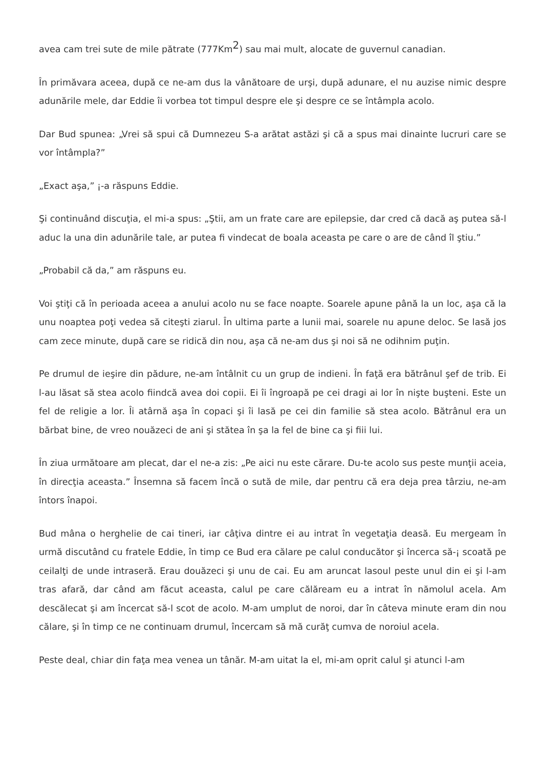avea cam trei sute de mile pătrate (777Km<sup>2</sup>) sau mai mult, alocate de guvernul canadian.
În primăvara aceea, după ce ne-am dus la vânătoare de urşi, după adunare, el nu auzise nimic despre adunările mele, dar Eddie îi vorbea tot timpul despre ele şi despre ce se întâmpla acolo.
Dar Bud spunea: „Vrei să spui că Dumnezeu S-a arătat astăzi şi că a spus mai dinainte lucruri care se vor întâmpla?”
„Exact aşa,” ¡-a răspuns Eddie.
Şi continuând discuţia, el mi-a spus: „Ştii, am un frate care are epilepsie, dar cred că dacă aş putea să-l aduc la una din adunările tale, ar putea fi vindecat de boala aceasta pe care o are de când îl ştiu.”
„Probabil că da,” am răspuns eu.
Voi ştiţi că în perioada aceea a anului acolo nu se face noapte. Soarele apune până la un loc, aşa că la unu noaptea poţi vedea să citeşti ziarul. În ultima parte a lunii mai, soarele nu apune deloc. Se lasă jos cam zece minute, după care se ridică din nou, aşa că ne-am dus şi noi să ne odihnim puţin.
Pe drumul de ieşire din pădure, ne-am întâlnit cu un grup de indieni. În faţă era bătrânul şef de trib. Ei l-au lăsat să stea acolo fiindcă avea doi copii. Ei îi îngroapă pe cei dragi ai lor în nişte buşteni. Este un fel de religie a lor. Îi atârnă aşa în copaci şi îi lasă pe cei din familie să stea acolo. Bătrânul era un bărbat bine, de vreo nouăzeci de ani şi stătea în şa la fel de bine ca şi fiii lui.
În ziua următoare am plecat, dar el ne-a zis: „Pe aici nu este cărare. Du-te acolo sus peste munţii aceia, în direcţia aceasta.” Însemna să facem încă o sută de mile, dar pentru că era deja prea târziu, ne-am întors înapoi.
Bud mâna o herghelie de cai tineri, iar câţiva dintre ei au intrat în vegetaţia deasă. Eu mergeam în urmă discutând cu fratele Eddie, în timp ce Bud era călare pe calul conducător şi încerca să-¡ scoată pe ceilalţi de unde intraseră. Erau douăzeci şi unu de cai. Eu am aruncat lasoul peste unul din ei şi l-am tras afară, dar când am făcut aceasta, calul pe care călăream eu a intrat în nămolul acela. Am descălecat şi am încercat să-l scot de acolo. M-am umplut de noroi, dar în câteva minute eram din nou călare, şi în timp ce ne continuam drumul, încercam să mă curăţ cumva de noroiul acela.
Peste deal, chiar din faţa mea venea un tânăr. M-am uitat la el, mi-am oprit calul şi atunci l-am